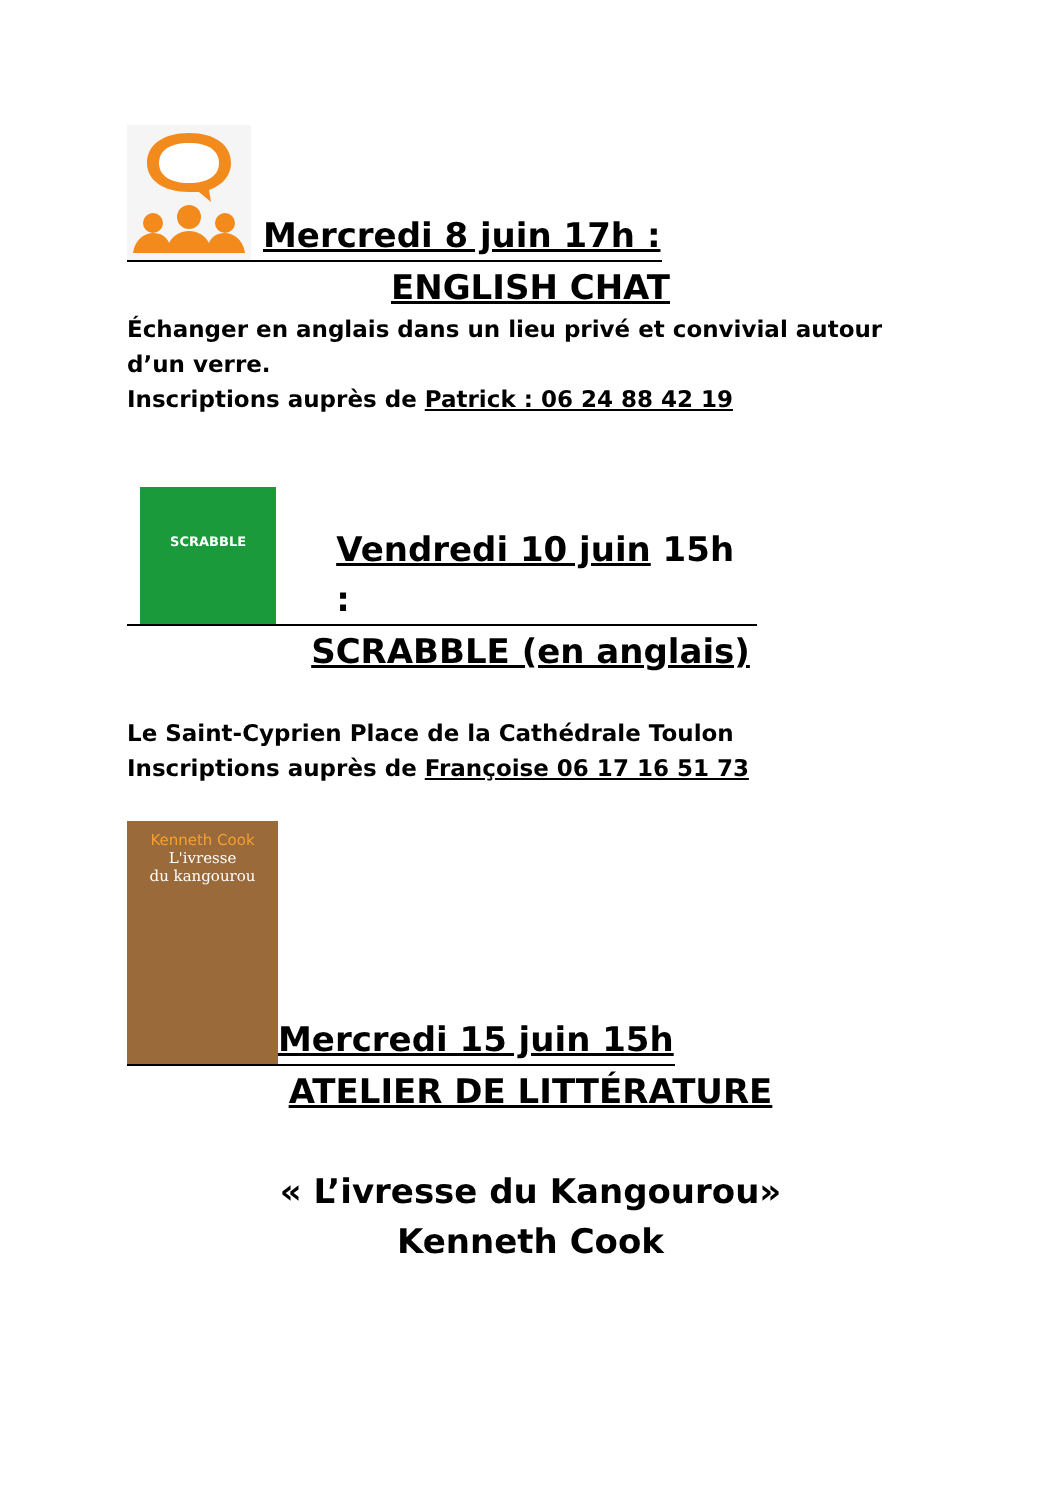Mercredi 8 juin 17h :
ENGLISH CHAT
Échanger en anglais dans un lieu privé et convivial autour d’un verre.
Inscriptions auprès de Patrick : 06 24 88 42 19
SCRABBLE
Vendredi 10 juin 15h :
SCRABBLE (en anglais)
Le Saint-Cyprien Place de la Cathédrale Toulon
Inscriptions auprès de Françoise 06 17 16 51 73
Kenneth Cook
L'ivresse
du kangourou
Mercredi 15 juin 15h
ATELIER DE LITTÉRATURE
« L’ivresse du Kangourou»
Kenneth Cook